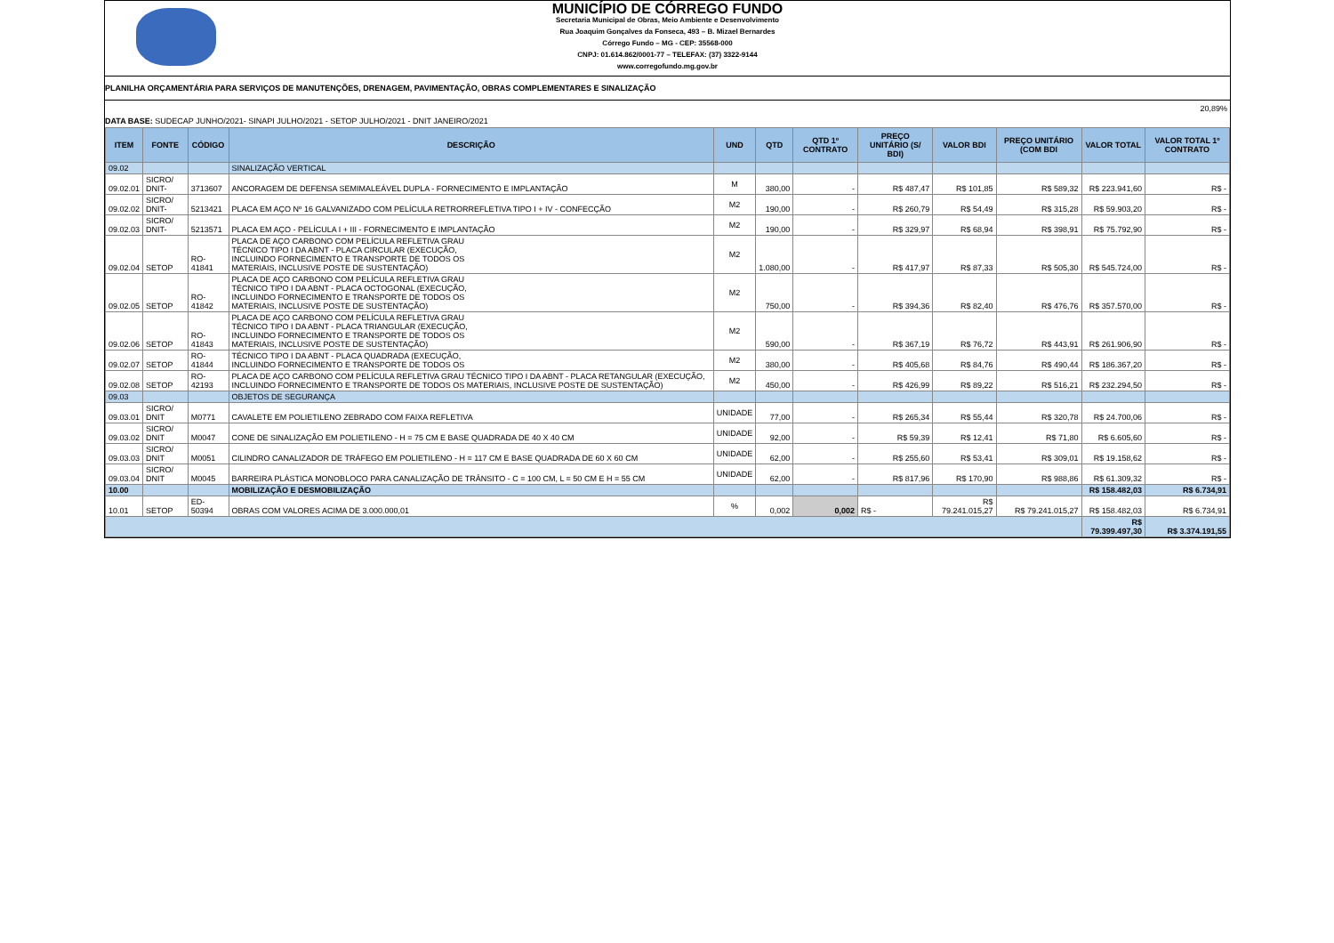MUNICÍPIO DE CÓRREGO FUNDO
Secretaria Municipal de Obras, Meio Ambiente e Desenvolvimento
Rua Joaquim Gonçalves da Fonseca, 493 – B. Mizael Bernardes
Córrego Fundo – MG - CEP: 35568-000
CNPJ: 01.614.862/0001-77 – TELEFAX: (37) 3322-9144
www.corregofundo.mg.gov.br
PLANILHA ORÇAMENTÁRIA PARA SERVIÇOS DE MANUTENÇÕES, DRENAGEM, PAVIMENTAÇÃO, OBRAS COMPLEMENTARES E SINALIZAÇÃO
DATA BASE: SUDECAP JUNHO/2021- SINAPI JULHO/2021 - SETOP JULHO/2021 - DNIT JANEIRO/2021
20,89%
| ITEM | FONTE | CÓDIGO | DESCRIÇÃO | UND | QTD | QTD 1º CONTRATO | PREÇO UNITÁRIO (S/ BDI) | VALOR BDI | PREÇO UNITÁRIO (COM BDI | VALOR TOTAL | VALOR TOTAL 1º CONTRATO |
| --- | --- | --- | --- | --- | --- | --- | --- | --- | --- | --- | --- |
| 09.02 | | | SINALIZAÇÃO VERTICAL | | | | | | | | |
| 09.02.01 | SICRO/ DNIT- | 3713607 | ANCORAGEM DE DEFENSA SEMIMALEÁVEL DUPLA - FORNECIMENTO E IMPLANTAÇÃO | M | 380,00 | - | R$ 487,47 | R$ 101,85 | R$ 589,32 | R$ 223.941,60 | R$ - |
| 09.02.02 | SICRO/ DNIT- | 5213421 | PLACA EM AÇO Nº 16 GALVANIZADO COM PELÍCULA RETRORREFLETIVA TIPO I + IV - CONFECÇÃO | M2 | 190,00 | - | R$ 260,79 | R$ 54,49 | R$ 315,28 | R$ 59.903,20 | R$ - |
| 09.02.03 | SICRO/ DNIT- | 5213571 | PLACA EM AÇO - PELÍCULA I + III - FORNECIMENTO E IMPLANTAÇÃO | M2 | 190,00 | - | R$ 329,97 | R$ 68,94 | R$ 398,91 | R$ 75.792,90 | R$ - |
| 09.02.04 | SETOP | RO-41841 | PLACA DE AÇO CARBONO COM PELÍCULA REFLETIVA GRAU TÉCNICO TIPO I DA ABNT - PLACA CIRCULAR (EXECUÇÃO, INCLUINDO FORNECIMENTO E TRANSPORTE DE TODOS OS MATERIAIS, INCLUSIVE POSTE DE SUSTENTAÇÃO) | M2 | 1.080,00 | - | R$ 417,97 | R$ 87,33 | R$ 505,30 | R$ 545.724,00 | R$ - |
| 09.02.05 | SETOP | RO-41842 | PLACA DE AÇO CARBONO COM PELÍCULA REFLETIVA GRAU TÉCNICO TIPO I DA ABNT - PLACA OCTOGONAL (EXECUÇÃO, INCLUINDO FORNECIMENTO E TRANSPORTE DE TODOS OS MATERIAIS, INCLUSIVE POSTE DE SUSTENTAÇÃO) | M2 | 750,00 | - | R$ 394,36 | R$ 82,40 | R$ 476,76 | R$ 357.570,00 | R$ - |
| 09.02.06 | SETOP | RO-41843 | PLACA DE AÇO CARBONO COM PELÍCULA REFLETIVA GRAU TÉCNICO TIPO I DA ABNT - PLACA TRIANGULAR (EXECUÇÃO, INCLUINDO FORNECIMENTO E TRANSPORTE DE TODOS OS MATERIAIS, INCLUSIVE POSTE DE SUSTENTAÇÃO) | M2 | 590,00 | - | R$ 367,19 | R$ 76,72 | R$ 443,91 | R$ 261.906,90 | R$ - |
| 09.02.07 | SETOP | RO-41844 | TÉCNICO TIPO I DA ABNT - PLACA QUADRADA (EXECUÇÃO, INCLUINDO FORNECIMENTO E TRANSPORTE DE TODOS OS | M2 | 380,00 | - | R$ 405,68 | R$ 84,76 | R$ 490,44 | R$ 186.367,20 | R$ - |
| 09.02.08 | SETOP | RO-42193 | PLACA DE AÇO CARBONO COM PELÍCULA REFLETIVA GRAU TÉCNICO TIPO I DA ABNT - PLACA RETANGULAR (EXECUÇÃO, INCLUINDO FORNECIMENTO E TRANSPORTE DE TODOS OS MATERIAIS, INCLUSIVE POSTE DE SUSTENTAÇÃO) | M2 | 450,00 | - | R$ 426,99 | R$ 89,22 | R$ 516,21 | R$ 232.294,50 | R$ - |
| 09.03 | | | OBJETOS DE SEGURANÇA | | | | | | | | |
| 09.03.01 | SICRO/ DNIT | M0771 | CAVALETE EM POLIETILENO ZEBRADO COM FAIXA REFLETIVA | UNIDADE | 77,00 | - | R$ 265,34 | R$ 55,44 | R$ 320,78 | R$ 24.700,06 | R$ - |
| 09.03.02 | SICRO/ DNIT | M0047 | CONE DE SINALIZAÇÃO EM POLIETILENO - H = 75 CM E BASE QUADRADA DE 40 X 40 CM | UNIDADE | 92,00 | - | R$ 59,39 | R$ 12,41 | R$ 71,80 | R$ 6.605,60 | R$ - |
| 09.03.03 | SICRO/ DNIT | M0051 | CILINDRO CANALIZADOR DE TRÁFEGO EM POLIETILENO - H = 117 CM E BASE QUADRADA DE 60 X 60 CM | UNIDADE | 62,00 | - | R$ 255,60 | R$ 53,41 | R$ 309,01 | R$ 19.158,62 | R$ - |
| 09.03.04 | SICRO/ DNIT | M0045 | BARREIRA PLÁSTICA MONOBLOCO PARA CANALIZAÇÃO DE TRÂNSITO - C = 100 CM, L = 50 CM E H = 55 CM | UNIDADE | 62,00 | - | R$ 817,96 | R$ 170,90 | R$ 988,86 | R$ 61.309,32 | R$ - |
| 10.00 | | | MOBILIZAÇÃO E DESMOBILIZAÇÃO | | | | | | | R$ 158.482,03 | R$ 6.734,91 |
| 10.01 | SETOP | ED-50394 | OBRAS COM VALORES ACIMA DE 3.000.000,01 | % | 0,002 | 0,002 | R$ - | R$ 79.241.015,27 | R$ 79.241.015,27 | R$ 158.482,03 | R$ 6.734,91 |
| | | | | | | | | | | R$ 79.399.497,30 | R$ 3.374.191,55 |